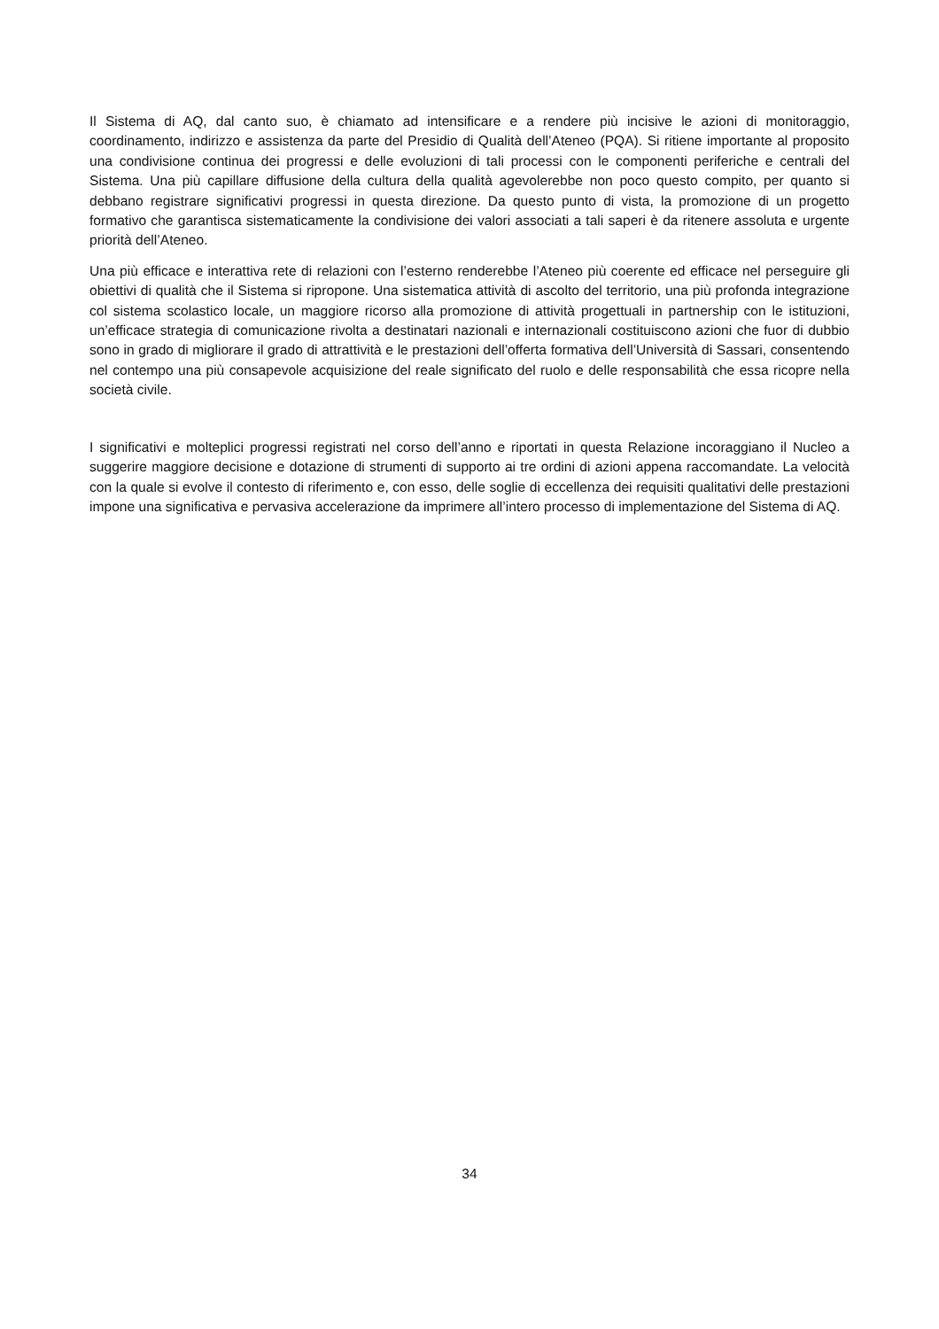Il Sistema di AQ, dal canto suo, è chiamato ad intensificare e a rendere più incisive le azioni di monitoraggio, coordinamento, indirizzo e assistenza da parte del Presidio di Qualità dell’Ateneo (PQA). Si ritiene importante al proposito una condivisione continua dei progressi e delle evoluzioni di tali processi con le componenti periferiche e centrali del Sistema. Una più capillare diffusione della cultura della qualità agevolerebbe non poco questo compito, per quanto si debbano registrare significativi progressi in questa direzione. Da questo punto di vista, la promozione di un progetto formativo che garantisca sistematicamente la condivisione dei valori associati a tali saperi è da ritenere assoluta e urgente priorità dell’Ateneo.
Una più efficace e interattiva rete di relazioni con l’esterno renderebbe l’Ateneo più coerente ed efficace nel perseguire gli obiettivi di qualità che il Sistema si ripropone. Una sistematica attività di ascolto del territorio, una più profonda integrazione col sistema scolastico locale, un maggiore ricorso alla promozione di attività progettuali in partnership con le istituzioni, un’efficace strategia di comunicazione rivolta a destinatari nazionali e internazionali costituiscono azioni che fuor di dubbio sono in grado di migliorare il grado di attrattività e le prestazioni dell’offerta formativa dell’Università di Sassari, consentendo nel contempo una più consapevole acquisizione del reale significato del ruolo e delle responsabilità che essa ricopre nella società civile.
I significativi e molteplici progressi registrati nel corso dell’anno e riportati in questa Relazione incoraggiano il Nucleo a suggerire maggiore decisione e dotazione di strumenti di supporto ai tre ordini di azioni appena raccomandate. La velocità con la quale si evolve il contesto di riferimento e, con esso, delle soglie di eccellenza dei requisiti qualitativi delle prestazioni impone una significativa e pervasiva accelerazione da imprimere all’intero processo di implementazione del Sistema di AQ.
34